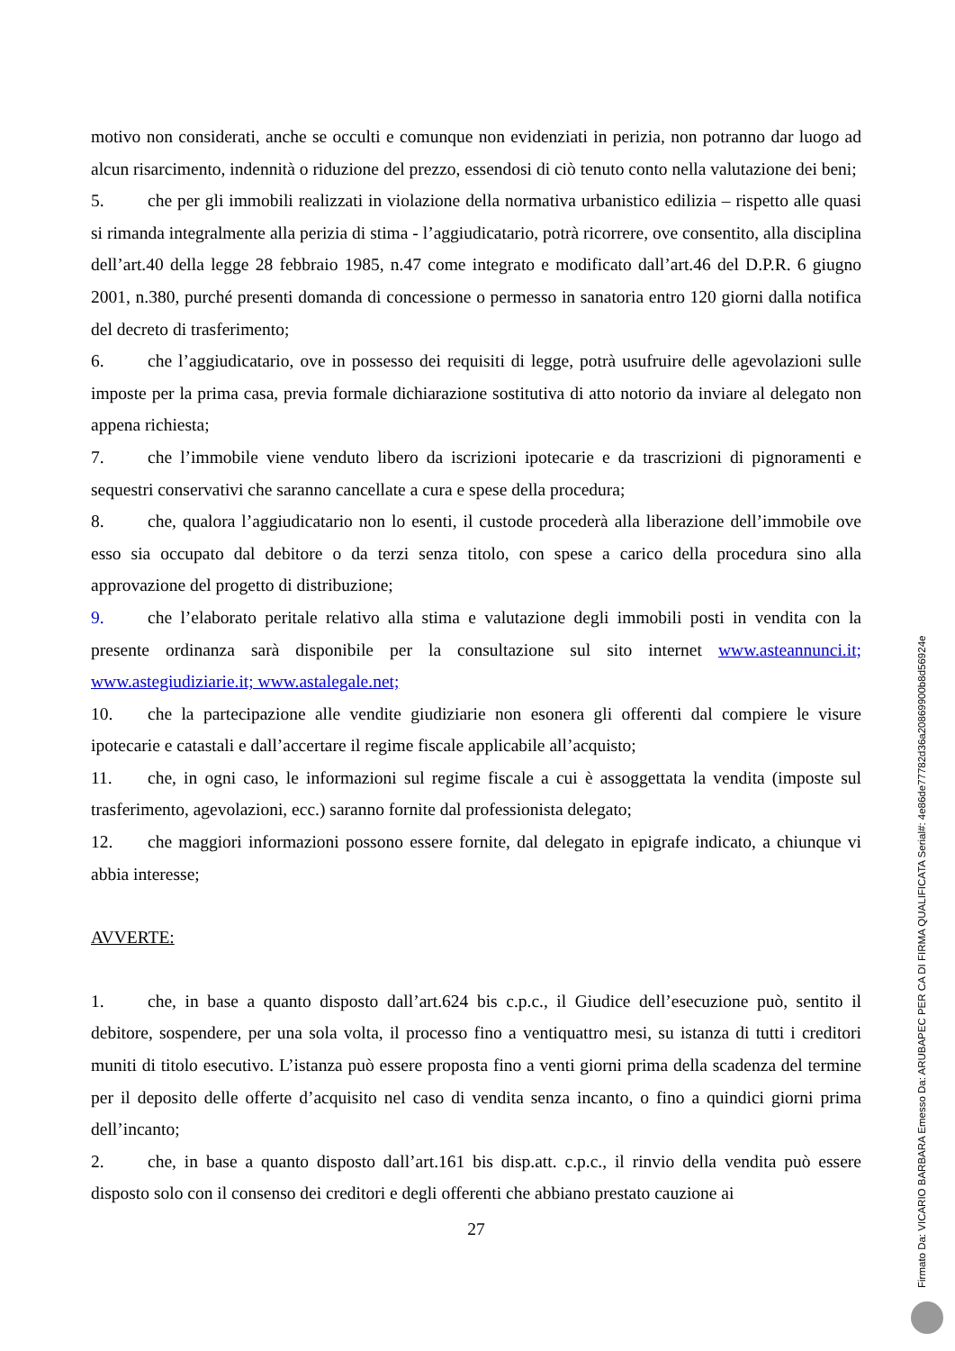motivo non considerati, anche se occulti e comunque non evidenziati in perizia, non potranno dar luogo ad alcun risarcimento, indennità o riduzione del prezzo, essendosi di ciò tenuto conto nella valutazione dei beni;
5. che per gli immobili realizzati in violazione della normativa urbanistico edilizia – rispetto alle quasi si rimanda integralmente alla perizia di stima - l’aggiudicatario, potrà ricorrere, ove consentito, alla disciplina dell’art.40 della legge 28 febbraio 1985, n.47 come integrato e modificato dall’art.46 del D.P.R. 6 giugno 2001, n.380, purché presenti domanda di concessione o permesso in sanatoria entro 120 giorni dalla notifica del decreto di trasferimento;
6. che l’aggiudicatario, ove in possesso dei requisiti di legge, potrà usufruire delle agevolazioni sulle imposte per la prima casa, previa formale dichiarazione sostitutiva di atto notorio da inviare al delegato non appena richiesta;
7. che l’immobile viene venduto libero da iscrizioni ipotecarie e da trascrizioni di pignoramenti e sequestri conservativi che saranno cancellate a cura e spese della procedura;
8. che, qualora l’aggiudicatario non lo esenti, il custode procederà alla liberazione dell’immobile ove esso sia occupato dal debitore o da terzi senza titolo, con spese a carico della procedura sino alla approvazione del progetto di distribuzione;
9. che l’elaborato peritale relativo alla stima e valutazione degli immobili posti in vendita con la presente ordinanza sarà disponibile per la consultazione sul sito internet www.asteannunci.it; www.astegiudiziarie.it; www.astalegale.net;
10. che la partecipazione alle vendite giudiziarie non esonera gli offerenti dal compiere le visure ipotecarie e catastali e dall’accertare il regime fiscale applicabile all’acquisto;
11. che, in ogni caso, le informazioni sul regime fiscale a cui è assoggettata la vendita (imposte sul trasferimento, agevolazioni, ecc.) saranno fornite dal professionista delegato;
12. che maggiori informazioni possono essere fornite, dal delegato in epigrafe indicato, a chiunque vi abbia interesse;
AVVERTE:
1. che, in base a quanto disposto dall’art.624 bis c.p.c., il Giudice dell’esecuzione può, sentito il debitore, sospendere, per una sola volta, il processo fino a ventiquattro mesi, su istanza di tutti i creditori muniti di titolo esecutivo. L’istanza può essere proposta fino a venti giorni prima della scadenza del termine per il deposito delle offerte d’acquisito nel caso di vendita senza incanto, o fino a quindici giorni prima dell’incanto;
2. che, in base a quanto disposto dall’art.161 bis disp.att. c.p.c., il rinvio della vendita può essere disposto solo con il consenso dei creditori e degli offerenti che abbiano prestato cauzione ai
27
Firmato Da: VICARIO BARBARA Emesso Da: ARUBAPEC PER CA DI FIRMA QUALIFICATA Serial#: 4e86de77782d36a20869900b8d56924e